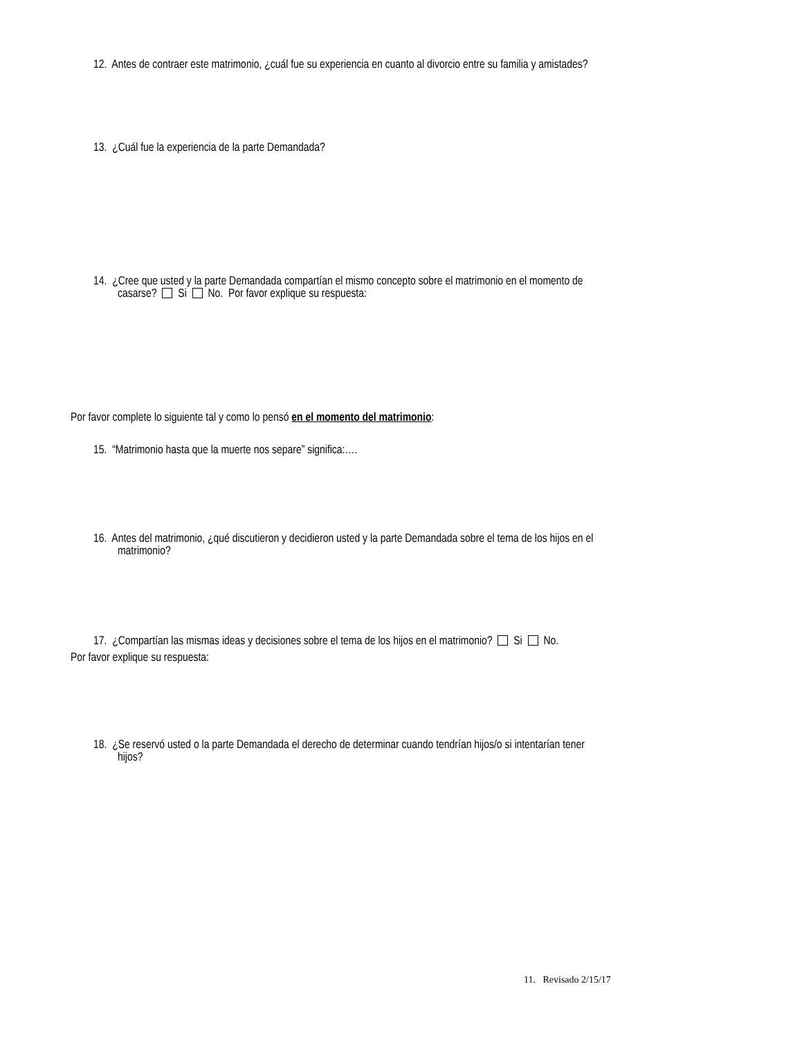12. Antes de contraer este matrimonio, ¿cuál fue su experiencia en cuanto al divorcio entre su familia y amistades?
13. ¿Cuál fue la experiencia de la parte Demandada?
14. ¿Cree que usted y la parte Demandada compartían el mismo concepto sobre el matrimonio en el momento de
casarse? Si No. Por favor explique su respuesta:
Por favor complete lo siguiente tal y como lo pensó en el momento del matrimonio:
15. “Matrimonio hasta que la muerte nos separe” significa:….
16. Antes del matrimonio, ¿qué discutieron y decidieron usted y la parte Demandada sobre el tema de los hijos en el
matrimonio?
17. ¿Compartían las mismas ideas y decisiones sobre el tema de los hijos en el matrimonio? Si No.
Por favor explique su respuesta:
18. ¿Se reservó usted o la parte Demandada el derecho de determinar cuando tendrían hijos/o si intentarían tener
hijos?
11. Revisado 2/15/17